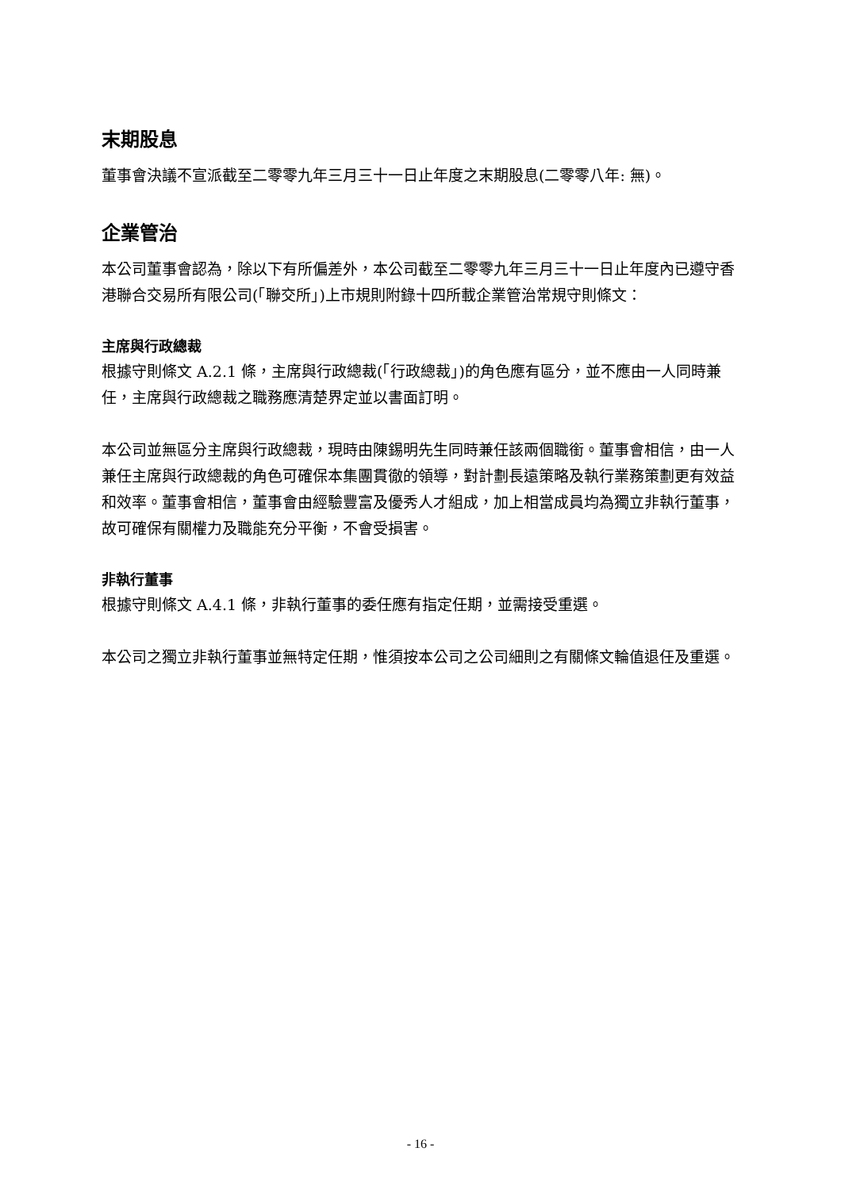末期股息
董事會決議不宣派截至二零零九年三月三十一日止年度之末期股息(二零零八年: 無)。
企業管治
本公司董事會認為，除以下有所偏差外，本公司截至二零零九年三月三十一日止年度內已遵守香港聯合交易所有限公司(「聯交所」)上市規則附錄十四所載企業管治常規守則條文：
主席與行政總裁
根據守則條文 A.2.1 條，主席與行政總裁(「行政總裁」)的角色應有區分，並不應由一人同時兼任，主席與行政總裁之職務應清楚界定並以書面訂明。
本公司並無區分主席與行政總裁，現時由陳錫明先生同時兼任該兩個職銜。董事會相信，由一人兼任主席與行政總裁的角色可確保本集團貫徹的領導，對計劃長遠策略及執行業務策劃更有效益和效率。董事會相信，董事會由經驗豐富及優秀人才組成，加上相當成員均為獨立非執行董事，故可確保有關權力及職能充分平衡，不會受損害。
非執行董事
根據守則條文 A.4.1 條，非執行董事的委任應有指定任期，並需接受重選。
本公司之獨立非執行董事並無特定任期，惟須按本公司之公司細則之有關條文輪值退任及重選。
- 16 -